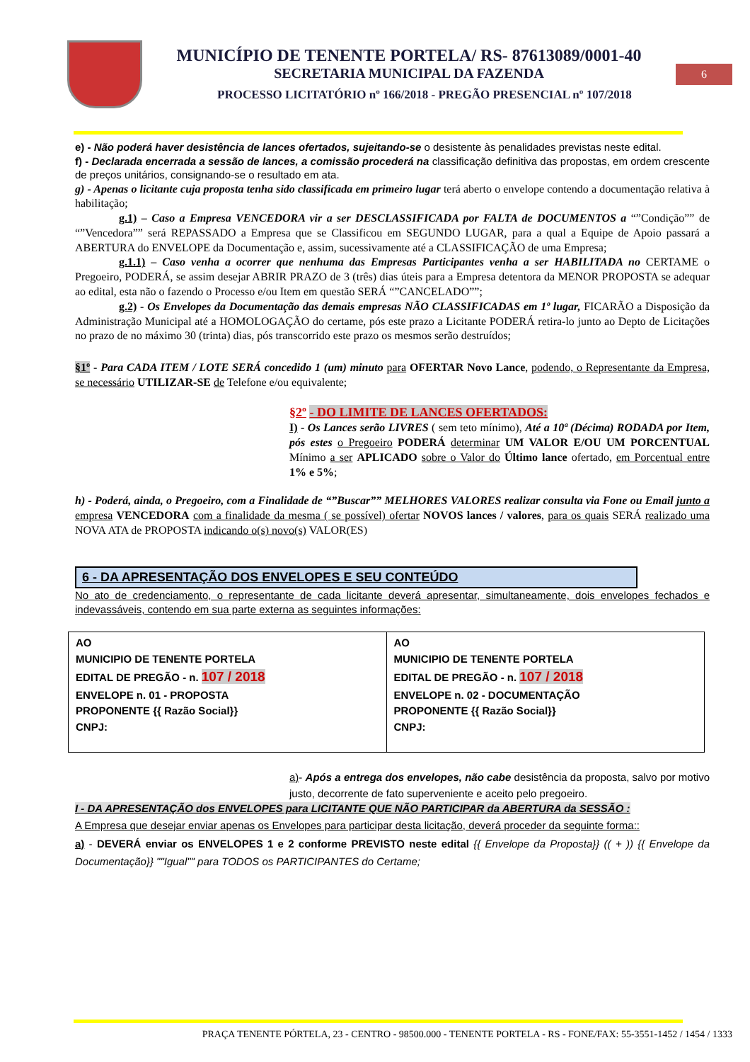MUNICÍPIO DE TENENTE PORTELA/ RS- 87613089/0001-40
SECRETARIA MUNICIPAL DA FAZENDA
PROCESSO LICITATÓRIO nº 166/2018 - PREGÃO PRESENCIAL nº 107/2018
6
e) - Não poderá haver desistência de lances ofertados, sujeitando-se o desistente às penalidades previstas neste edital.
f) - Declarada encerrada a sessão de lances, a comissão procederá na classificação definitiva das propostas, em ordem crescente de preços unitários, consignando-se o resultado em ata.
g) - Apenas o licitante cuja proposta tenha sido classificada em primeiro lugar terá aberto o envelope contendo a documentação relativa à habilitação;
g.1) – Caso a Empresa VENCEDORA vir a ser DESCLASSIFICADA por FALTA de DOCUMENTOS a “”Condição”” de “”Vencedora”” será REPASSADO a Empresa que se Classificou em SEGUNDO LUGAR, para a qual a Equipe de Apoio passará a ABERTURA do ENVELOPE da Documentação e, assim, sucessivamente até a CLASSIFICAÇÃO de uma Empresa;
g.1.1) – Caso venha a ocorrer que nenhuma das Empresas Participantes venha a ser HABILITADA no CERTAME o Pregoeiro, PODERÁ, se assim desejar ABRIR PRAZO de 3 (três) dias úteis para a Empresa detentora da MENOR PROPOSTA se adequar ao edital, esta não o fazendo o Processo e/ou Item em questão SERÁ “”CANCELADO””;
g.2) - Os Envelopes da Documentação das demais empresas NÃO CLASSIFICADAS em 1º lugar, FICARÃO a Disposição da Administração Municipal até a HOMOLOGAÇÃO do certame, pós este prazo a Licitante PODERÁ retira-lo junto ao Depto de Licitações no prazo de no máximo 30 (trinta) dias, pós transcorrido este prazo os mesmos serão destruídos;
§1º - Para CADA ITEM / LOTE SERÁ concedido 1 (um) minuto para OFERTAR Novo Lance, podendo, o Representante da Empresa, se necessário UTILIZAR-SE de Telefone e/ou equivalente;
§2º - DO LIMITE DE LANCES OFERTADOS:
I) - Os Lances serão LIVRES ( sem teto mínimo), Até a 10ª (Décima) RODADA por Item, pós estes o Pregoeiro PODERÁ determinar UM VALOR E/OU UM PORCENTUAL Mínimo a ser APLICADO sobre o Valor do Último lance ofertado, em Porcentual entre 1% e 5%;
h) - Poderá, ainda, o Pregoeiro, com a Finalidade de “”Buscar”” MELHORES VALORES realizar consulta via Fone ou Email junto a empresa VENCEDORA com a finalidade da mesma ( se possível) ofertar NOVOS lances / valores, para os quais SERÁ realizado uma NOVA ATA de PROPOSTA indicando o(s) novo(s) VALOR(ES)
6 - DA APRESENTAÇÃO DOS ENVELOPES E SEU CONTEÚDO
No ato de credenciamento, o representante de cada licitante deverá apresentar, simultaneamente, dois envelopes fechados e indevassáveis, contendo em sua parte externa as seguintes informações:
| AO MUNICIPIO DE TENENTE PORTELA EDITAL DE PREGÃO - n. 107 / 2018 ENVELOPE n. 01 - PROPOSTA PROPONENTE {{ Razão Social}} CNPJ: | AO MUNICIPIO DE TENENTE PORTELA EDITAL DE PREGÃO - n. 107 / 2018 ENVELOPE n. 02 - DOCUMENTAÇÃO PROPONENTE {{ Razão Social}} CNPJ: |
a)- Após a entrega dos envelopes, não cabe desistência da proposta, salvo por motivo justo, decorrente de fato superveniente e aceito pelo pregoeiro.
I - DA APRESENTAÇÃO dos ENVELOPES para LICITANTE QUE NÃO PARTICIPAR da ABERTURA da SESSÃO :
A Empresa que desejar enviar apenas os Envelopes para participar desta licitação, deverá proceder da seguinte forma::
a) - DEVERÁ enviar os ENVELOPES 1 e 2 conforme PREVISTO neste edital {{ Envelope da Proposta}} (( + )) {{ Envelope da Documentação}} ""Igual"" para TODOS os PARTICIPANTES do Certame;
PRAÇA TENENTE PÓRTELA, 23 - CENTRO - 98500.000 - TENENTE PORTELA - RS - FONE/FAX: 55-3551-1452 / 1454 / 1333